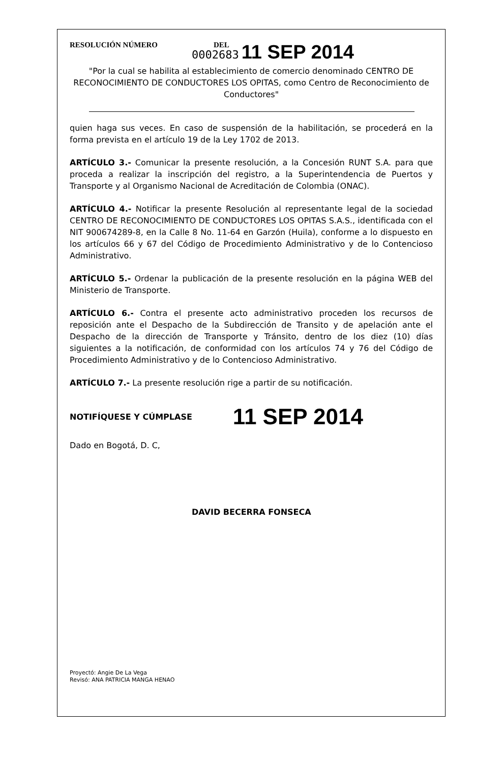RESOLUCIÓN NÚMERO DEL
0002683 11 SEP 2014
"Por la cual se habilita al establecimiento de comercio denominado CENTRO DE RECONOCIMIENTO DE CONDUCTORES LOS OPITAS, como Centro de Reconocimiento de Conductores"
quien haga sus veces. En caso de suspensión de la habilitación, se procederá en la forma prevista en el artículo 19 de la Ley 1702 de 2013.
ARTÍCULO 3.- Comunicar la presente resolución, a la Concesión RUNT S.A. para que proceda a realizar la inscripción del registro, a la Superintendencia de Puertos y Transporte y al Organismo Nacional de Acreditación de Colombia (ONAC).
ARTÍCULO 4.- Notificar la presente Resolución al representante legal de la sociedad CENTRO DE RECONOCIMIENTO DE CONDUCTORES LOS OPITAS S.A.S., identificada con el NIT 900674289-8, en la Calle 8 No. 11-64 en Garzón (Huila), conforme a lo dispuesto en los artículos 66 y 67 del Código de Procedimiento Administrativo y de lo Contencioso Administrativo.
ARTÍCULO 5.- Ordenar la publicación de la presente resolución en la página WEB del Ministerio de Transporte.
ARTÍCULO 6.- Contra el presente acto administrativo proceden los recursos de reposición ante el Despacho de la Subdirección de Transito y de apelación ante el Despacho de la dirección de Transporte y Tránsito, dentro de los diez (10) días siguientes a la notificación, de conformidad con los artículos 74 y 76 del Código de Procedimiento Administrativo y de lo Contencioso Administrativo.
ARTÍCULO 7.- La presente resolución rige a partir de su notificación.
NOTIFÍQUESE Y CÚMPLASE 11 SEP 2014
Dado en Bogotá, D. C,
DAVID BECERRA FONSECA
Proyectó: Angie De La Vega
Revisó: ANA PATRICIA MANGA HENAO